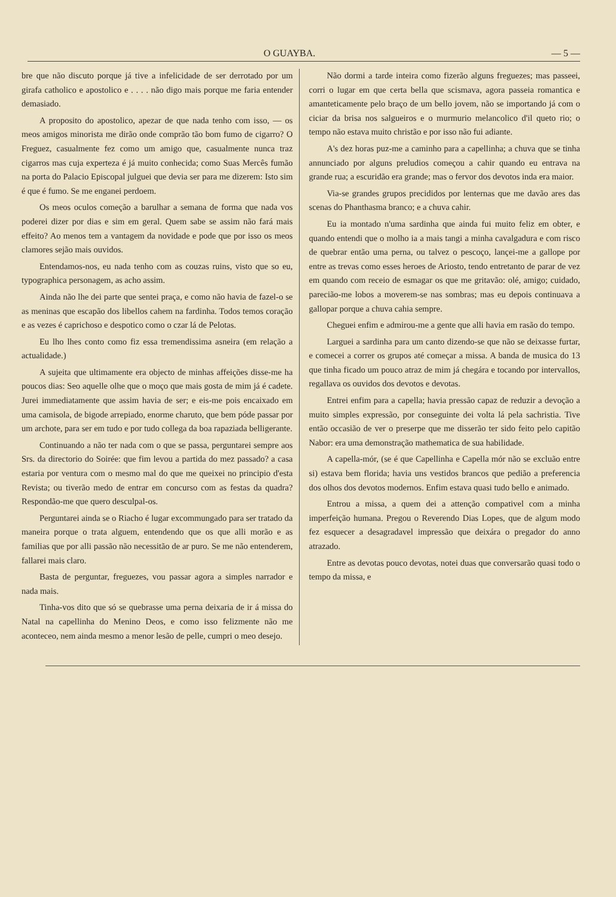O GUAYBA. — 5 —
bre que não discuto porque já tive a infelicidade de ser derrotado por um girafa catholico e apostolico e . . . . não digo mais porque me faria entender demasiado.
A proposito do apostolico, apezar de que nada tenho com isso, — os meos amigos minorista me dirão onde comprão tão bom fumo de cigarro? O Freguez, casualmente fez como um amigo que, casualmente nunca traz cigarros mas cuja experteza é já muito conhecida; como Suas Mercês fumão na porta do Palacio Episcopal julguei que devia ser para me dizerem: Isto sim é que é fumo. Se me enganei perdoem.
Os meos oculos começão a barulhar a semana de forma que nada vos poderei dizer por dias e sim em geral. Quem sabe se assim não fará mais effeito? Ao menos tem a vantagem da novidade e pode que por isso os meos clamores sejão mais ouvidos.
Entendamos-nos, eu nada tenho com as couzas ruins, visto que so eu, typographica personagem, as acho assim.
Ainda não lhe dei parte que sentei praça, e como não havia de fazel-o se as meninas que escapão dos libellos cahem na fardinha. Todos temos coração e as vezes é caprichoso e despotico como o czar lá de Pelotas.
Eu lho lhes conto como fiz essa tremendissima asneira (em relação a actualidade.)
A sujeita que ultimamente era objecto de minhas affeições disse-me ha poucos dias: Seo aquelle olhe que o moço que mais gosta de mim já é cadete. Jurei immediatamente que assim havia de ser; e eis-me pois encaixado em uma camisola, de bigode arrepiado, enorme charuto, que bem póde passar por um archote, para ser em tudo e por tudo collega da boa rapaziada belligerante.
Continuando a não ter nada com o que se passa, perguntarei sempre aos Srs. da directorio do Soirée: que fim levou a partida do mez passado? a casa estaria por ventura com o mesmo mal do que me queixei no principio d'esta Revista; ou tiverão medo de entrar em concurso com as festas da quadra? Respondão-me que quero desculpal-os.
Perguntarei ainda se o Riacho é lugar excommungado para ser tratado da maneira porque o trata alguem, entendendo que os que alli morão e as familias que por alli passão não necessitão de ar puro. Se me não entenderem, fallarei mais claro.
Basta de perguntar, freguezes, vou passar agora a simples narrador e nada mais.
Tinha-vos dito que só se quebrasse uma perna deixaria de ir á missa do Natal na capellinha do Menino Deos, e como isso felizmente não me aconteceo, nem ainda mesmo a menor lesão de pelle, cumpri o meo desejo.
Não dormi a tarde inteira como fizerão alguns freguezes; mas passeei, corri o lugar em que certa bella que scismava, agora passeia romantica e amanteticamente pelo braço de um bello jovem, não se importando já com o ciciar da brisa nos salgueiros e o murmurio melancolico d'il queto rio; o tempo não estava muito christão e por isso não fui adiante.
A's dez horas puz-me a caminho para a capellinha; a chuva que se tinha annunciado por alguns preludios começou a cahir quando eu entrava na grande rua; a escuridão era grande; mas o fervor dos devotos inda era maior.
Via-se grandes grupos precididos por lenternas que me davão ares das scenas do Phanthasma branco; e a chuva cahir.
Eu ia montado n'uma sardinha que ainda fui muito feliz em obter, e quando entendi que o molho ia a mais tangi a minha cavalgadura e com risco de quebrar então uma perna, ou talvez o pescoço, lançei-me a gallope por entre as trevas como esses heroes de Ariosto, tendo entretanto de parar de vez em quando com receio de esmagar os que me gritavão: olé, amigo; cuidado, parecião-me lobos a moverem-se nas sombras; mas eu depois continuava a gallopar porque a chuva cahia sempre.
Cheguei enfim e admirou-me a gente que alli havia em rasão do tempo.
Larguei a sardinha para um canto dizendo-se que não se deixasse furtar, e comecei a correr os grupos até começar a missa. A banda de musica do 13 que tinha ficado um pouco atraz de mim já chegára e tocando por intervallos, regallava os ouvidos dos devotos e devotas.
Entrei enfim para a capella; havia pressão capaz de reduzir a devoção a muito simples expressão, por conseguinte dei volta lá pela sachristia. Tive então occasião de ver o preserpe que me disserão ter sido feito pelo capitão Nabor: era uma demonstração mathematica de sua habilidade.
A capella-mór, (se é que Capellinha e Capella mór não se excluão entre si) estava bem florida; havia uns vestidos brancos que pedião a preferencia dos olhos dos devotos modernos. Enfim estava quasi tudo bello e animado.
Entrou a missa, a quem dei a attenção compativel com a minha imperfeição humana. Pregou o Reverendo Dias Lopes, que de algum modo fez esquecer a desagradavel impressão que deixára o pregador do anno atrazado.
Entre as devotas pouco devotas, notei duas que conversarão quasi todo o tempo da missa, e